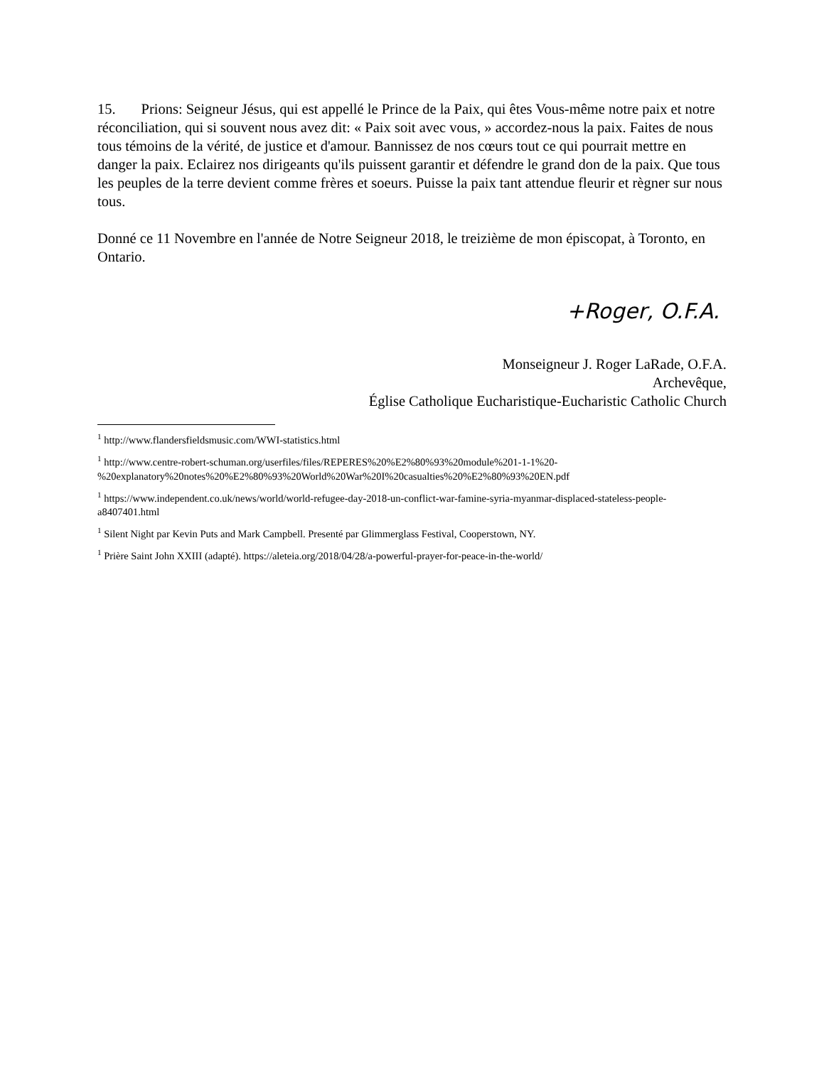15. Prions: Seigneur Jésus, qui est appellé le Prince de la Paix, qui êtes Vous-même notre paix et notre réconciliation, qui si souvent nous avez dit: « Paix soit avec vous, » accordez-nous la paix. Faites de nous tous témoins de la vérité, de justice et d'amour. Bannissez de nos cœurs tout ce qui pourrait mettre en danger la paix. Eclairez nos dirigeants qu'ils puissent garantir et défendre le grand don de la paix. Que tous les peuples de la terre devient comme frères et soeurs. Puisse la paix tant attendue fleurir et règner sur nous tous.
Donné ce 11 Novembre en l'année de Notre Seigneur 2018, le treizième de mon épiscopat, à Toronto, en Ontario.
+Roger, O.F.A.
Monseigneur J. Roger LaRade, O.F.A.
Archevêque,
Église Catholique Eucharistique-Eucharistic Catholic Church
<sup>1</sup> http://www.flandersfieldsmusic.com/WWI-statistics.html
<sup>1</sup> http://www.centre-robert-schuman.org/userfiles/files/REPERES%20%E2%80%93%20module%201-1-1%20-%20explanatory%20notes%20%E2%80%93%20World%20War%20I%20casualties%20%E2%80%93%20EN.pdf
<sup>1</sup> https://www.independent.co.uk/news/world/world-refugee-day-2018-un-conflict-war-famine-syria-myanmar-displaced-stateless-people-a8407401.html
<sup>1</sup> Silent Night par Kevin Puts and Mark Campbell. Presenté par Glimmerglass Festival, Cooperstown, NY.
<sup>1</sup> Prière Saint John XXIII (adapté). https://aleteia.org/2018/04/28/a-powerful-prayer-for-peace-in-the-world/